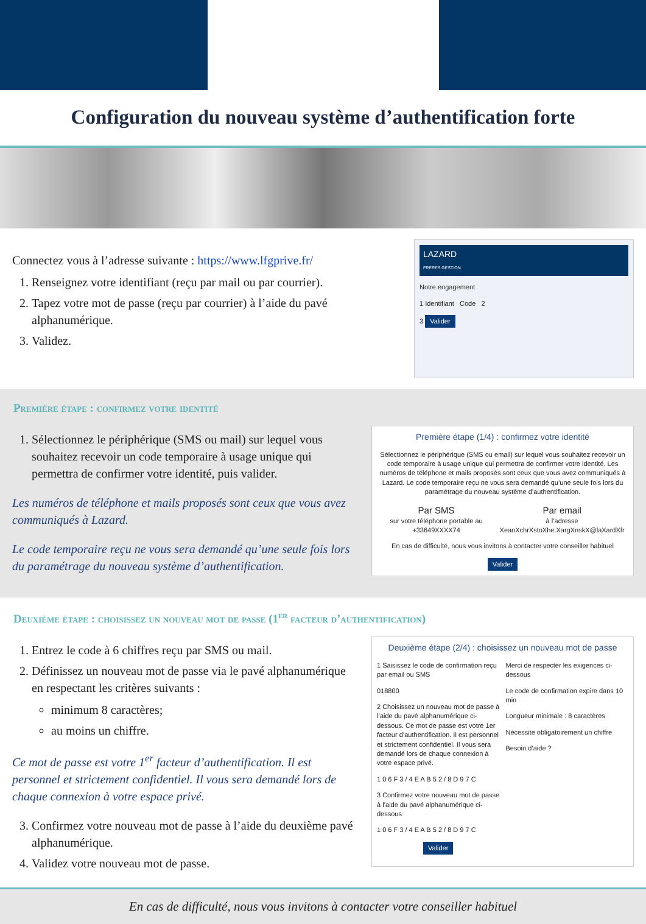Configuration du nouveau système d’authentification forte
Connectez vous à l’adresse suivante : https://www.lfgprive.fr/
1. Renseignez votre identifiant (reçu par mail ou par courrier).
2. Tapez votre mot de passe (reçu par courrier) à l’aide du pavé alphanumérique.
3. Validez.
LAZARD
FRÈRES GESTION
Notre engagement
1 Identifiant Code 2
3 Valider
Première étape : confirmez votre identité
1. Sélectionnez le périphérique (SMS ou mail) sur lequel vous souhaitez recevoir un code temporaire à usage unique qui permettra de confirmer votre identité, puis valider.
Les numéros de téléphone et mails proposés sont ceux que vous avez communiqués à Lazard.
Le code temporaire reçu ne vous sera demandé qu’une seule fois lors du paramétrage du nouveau système d’authentification.
Première étape (1/4) : confirmez votre identité
Sélectionnez le périphérique (SMS ou email) sur lequel vous souhaitez recevoir un code temporaire à usage unique qui permettra de confirmer votre identité. Les numéros de téléphone et mails proposés sont ceux que vous avez communiqués à Lazard. Le code temporaire reçu ne vous sera demandé qu’une seule fois lors du paramétrage du nouveau système d’authentification.
Par SMS
sur votre téléphone portable au +33649XXXX74
Par email
à l’adresse XeanXchrXstoXhe.XargXnskX@laXardXfr
En cas de difficulté, nous vous invitons à contacter votre conseiller habituel
Valider
Deuxième étape : choisissez un nouveau mot de passe (1<sup>er</sup> facteur d’authentification)
1. Entrez le code à 6 chiffres reçu par SMS ou mail.
2. Définissez un nouveau mot de passe via le pavé alphanumérique en respectant les critères suivants :
minimum 8 caractères;
au moins un chiffre.
Ce mot de passe est votre 1<sup>er</sup> facteur d’authentification. Il est personnel et strictement confidentiel. Il vous sera demandé lors de chaque connexion à votre espace privé.
3. Confirmez votre nouveau mot de passe à l’aide du deuxième pavé alphanumérique.
4. Validez votre nouveau mot de passe.
Deuxième étape (2/4) : choisissez un nouveau mot de passe
1 Saisissez le code de confirmation reçu par email ou SMS
018800
2 Choisissez un nouveau mot de passe à l’aide du pavé alphanumérique ci-dessous. Ce mot de passe est votre 1er facteur d’authentification. Il est personnel et strictement confidentiel. Il vous sera demandé lors de chaque connexion à votre espace privé.
1 0 6 F 3 / 4 E A B 5 2 / 8 D 9 7 C
3 Confirmez votre nouveau mot de passe à l’aide du pavé alphanumérique ci-dessous
1 0 6 F 3 / 4 E A B 5 2 / 8 D 9 7 C
Valider
Merci de respecter les exigences ci-dessous
Le code de confirmation expire dans 10 min
Longueur minimale : 8 caractères
Nécessite obligatoirement un chiffre
Besoin d’aide ?
En cas de difficulté, nous vous invitons à contacter votre conseiller habituel